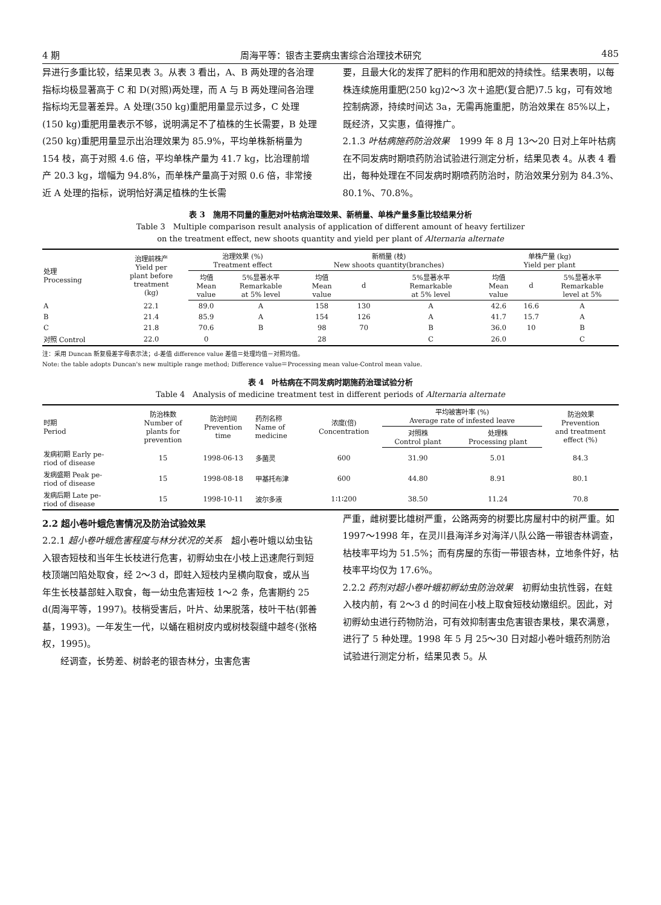4 期 周海平等：银杏主要病虫害综合治理技术研究 485
异进行多重比较，结果见表 3。从表 3 看出，A、B 两处理的各治理指标均极显著高于 C 和 D(对照)两处理，而 A 与 B 两处理间各治理指标均无显著差异。A 处理(350 kg)重肥用量显示过多，C 处理(150 kg)重肥用量表示不够，说明满足不了植株的生长需要，B 处理(250 kg)重肥用量显示出治理效果为 85.9%，平均单株新梢量为 154 枝，高于对照 4.6 倍，平均单株产量为 41.7 kg，比治理前增产 20.3 kg，增幅为 94.8%，而单株产量高于对照 0.6 倍，非常接近 A 处理的指标，说明恰好满足植株的生长需
要，且最大化的发挥了肥料的作用和肥效的持续性。结果表明，以每株连续施用重肥(250 kg)2～3 次＋追肥(复合肥)7.5 kg，可有效地控制病源，持续时间达 3a，无需再施重肥，防治效果在 85%以上，既经济，又实惠，值得推广。
2.1.3 叶枯病施药防治效果　1999 年 8 月 13～20 日对上年叶枯病在不同发病时期喷药防治试验进行测定分析，结果见表 4。从表 4 看出，每种处理在不同发病时期喷药防治时，防治效果分别为 84.3%、80.1%、70.8%。
表 3　施用不同量的重肥对叶枯病治理效果、新梢量、单株产量多重比较结果分析
Table 3　Multiple comparison result analysis of application of different amount of heavy fertilizer
on the treatment effect, new shoots quantity and yield per plant of Alternaria alternate
| 处理 Processing | 治理前株产 Yield per plant before treatment (kg) | 治理效果 (%) Treatment effect | | 新梢量 (枝) New shoots quantity(branches) | | | 单株产量 (kg) Yield per plant | | |
| --- | --- | --- | --- | --- | --- | --- | --- | --- | --- |
| | | 均值 Mean value | 5%显著水平 Remarkable at 5% level | 均值 Mean value | d | 5%显著水平 Remarkable at 5% level | 均值 Mean value | d | 5%显著水平 Remarkable level at 5% |
| A | 22.1 | 89.0 | A | 158 | 130 | A | 42.6 | 16.6 | A |
| B | 21.4 | 85.9 | A | 154 | 126 | A | 41.7 | 15.7 | A |
| C | 21.8 | 70.6 | B | 98 | 70 | B | 36.0 | 10 | B |
| 对照 Control | 22.0 | 0 | | 28 | | C | 26.0 | | C |
注：采用 Duncan 新复极差字母表示法；d-差值 difference value 差值＝处理均值－对照均值。
Note: the table adopts Duncan's new multiple range method; Difference value＝Processing mean value-Control mean value.
表 4　叶枯病在不同发病时期施药治理试验分析
Table 4　Analysis of medicine treatment test in different periods of Alternaria alternate
| 时期 Period | 防治株数 Number of plants for prevention | 防治时间 Prevention time | 药剂名称 Name of medicine | 浓度(倍) Concentration | 平均被害叶率 (%) Average rate of infested leave | | 防治效果 Prevention and treatment effect (%) |
| --- | --- | --- | --- | --- | --- | --- | --- |
| | | | | | 对照株 Control plant | 处理株 Processing plant | |
| 发病初期 Early pe- riod of disease | 15 | 1998-06-13 | 多菌灵 | 600 | 31.90 | 5.01 | 84.3 |
| 发病盛期 Peak pe- riod of disease | 15 | 1998-08-18 | 甲基托布津 | 600 | 44.80 | 8.91 | 80.1 |
| 发病后期 Late pe- riod of disease | 15 | 1998-10-11 | 波尔多液 | 1∶1∶200 | 38.50 | 11.24 | 70.8 |
2.2 超小卷叶蛾危害情况及防治试验效果
2.2.1 超小卷叶蛾危害程度与林分状况的关系　超小卷叶蛾以幼虫钻入银杏短枝和当年生长枝进行危害，初孵幼虫在小枝上迅速爬行到短枝顶端凹陷处取食，经 2～3 d，即蛀入短枝内呈横向取食，或从当年生长枝基部蛀入取食，每一幼虫危害短枝 1～2 条，危害期约 25 d(周海平等，1997)。枝梢受害后，叶片、幼果脱落，枝叶干枯(郭善基，1993)。一年发生一代，以蛹在粗树皮内或树枝裂缝中越冬(张格权，1995)。
　　经调查，长势差、树龄老的银杏林分，虫害危害
严重，雌树要比雄树严重，公路两旁的树要比房屋村中的树严重。如 1997～1998 年，在灵川县海洋乡对海洋八队公路一带银杏林调查，枯枝率平均为 51.5%；而有房屋的东街一带银杏林，立地条件好，枯枝率平均仅为 17.6%。
2.2.2 药剂对超小卷叶蛾初孵幼虫防治效果　初孵幼虫抗性弱，在蛀入枝内前，有 2～3 d 的时间在小枝上取食短枝幼嫩组织。因此，对初孵幼虫进行药物防治，可有效抑制害虫危害银杏果枝，果农满意，进行了 5 种处理。1998 年 5 月 25～30 日对超小卷叶蛾药剂防治试验进行测定分析，结果见表 5。从